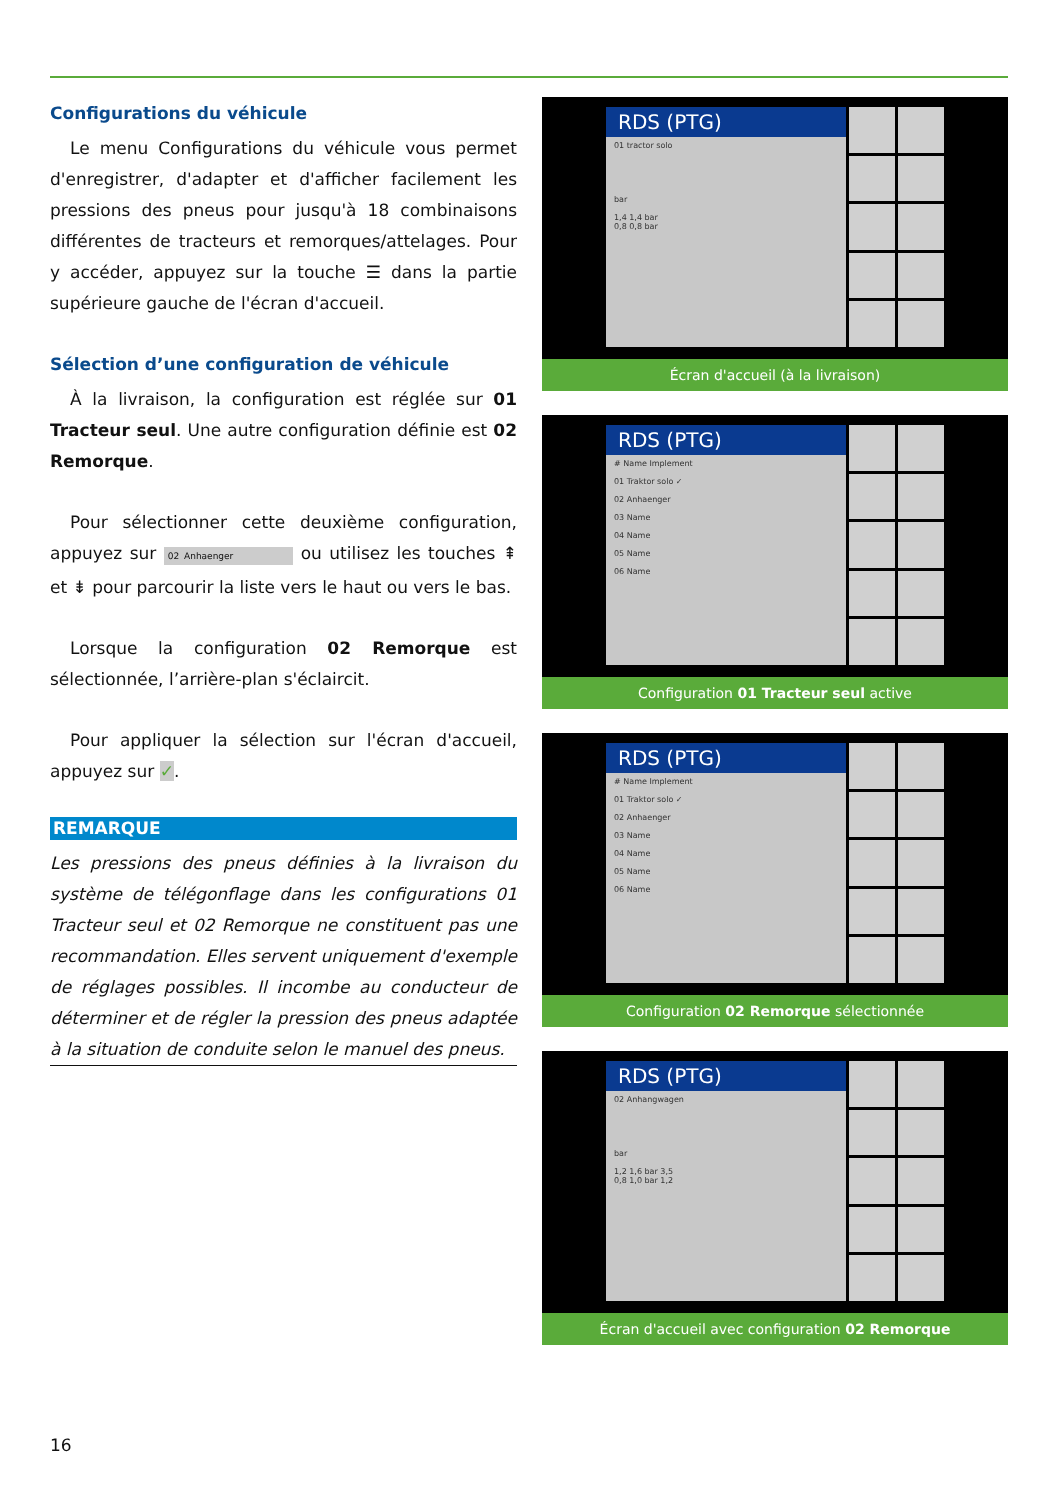Configurations du véhicule
Le menu Configurations du véhicule vous permet d'enregistrer, d'adapter et d'afficher facilement les pressions des pneus pour jusqu'à 18 combinaisons différentes de tracteurs et remorques/attelages. Pour y accéder, appuyez sur la touche ☰ dans la partie supérieure gauche de l'écran d'accueil.
Sélection d’une configuration de véhicule
À la livraison, la configuration est réglée sur 01 Tracteur seul. Une autre configuration définie est 02 Remorque.
Pour sélectionner cette deuxième configuration, appuyez sur 02 Anhaenger ou utilisez les touches ⇞ et ⇟ pour parcourir la liste vers le haut ou vers le bas.
Lorsque la configuration 02 Remorque est sélectionnée, l’arrière-plan s'éclaircit.
Pour appliquer la sélection sur l'écran d'accueil, appuyez sur ✓.
REMARQUE
Les pressions des pneus définies à la livraison du système de télégonflage dans les configurations 01 Tracteur seul et 02 Remorque ne constituent pas une recommandation. Elles servent uniquement d'exemple de réglages possibles. Il incombe au conducteur de déterminer et de régler la pression des pneus adaptée à la situation de conduite selon le manuel des pneus.
RDS (PTG)
01 tractor solo
bar
1,4 1,4 bar
0,8 0,8 bar
Écran d'accueil (à la livraison)
RDS (PTG)
# Name Implement
01 Traktor solo ✓
02 Anhaenger
03 Name
04 Name
05 Name
06 Name
Configuration 01 Tracteur seul active
RDS (PTG)
# Name Implement
01 Traktor solo ✓
02 Anhaenger
03 Name
04 Name
05 Name
06 Name
Configuration 02 Remorque sélectionnée
RDS (PTG)
02 Anhangwagen
bar
1,2 1,6 bar 3,5
0,8 1,0 bar 1,2
Écran d'accueil avec configuration 02 Remorque
16